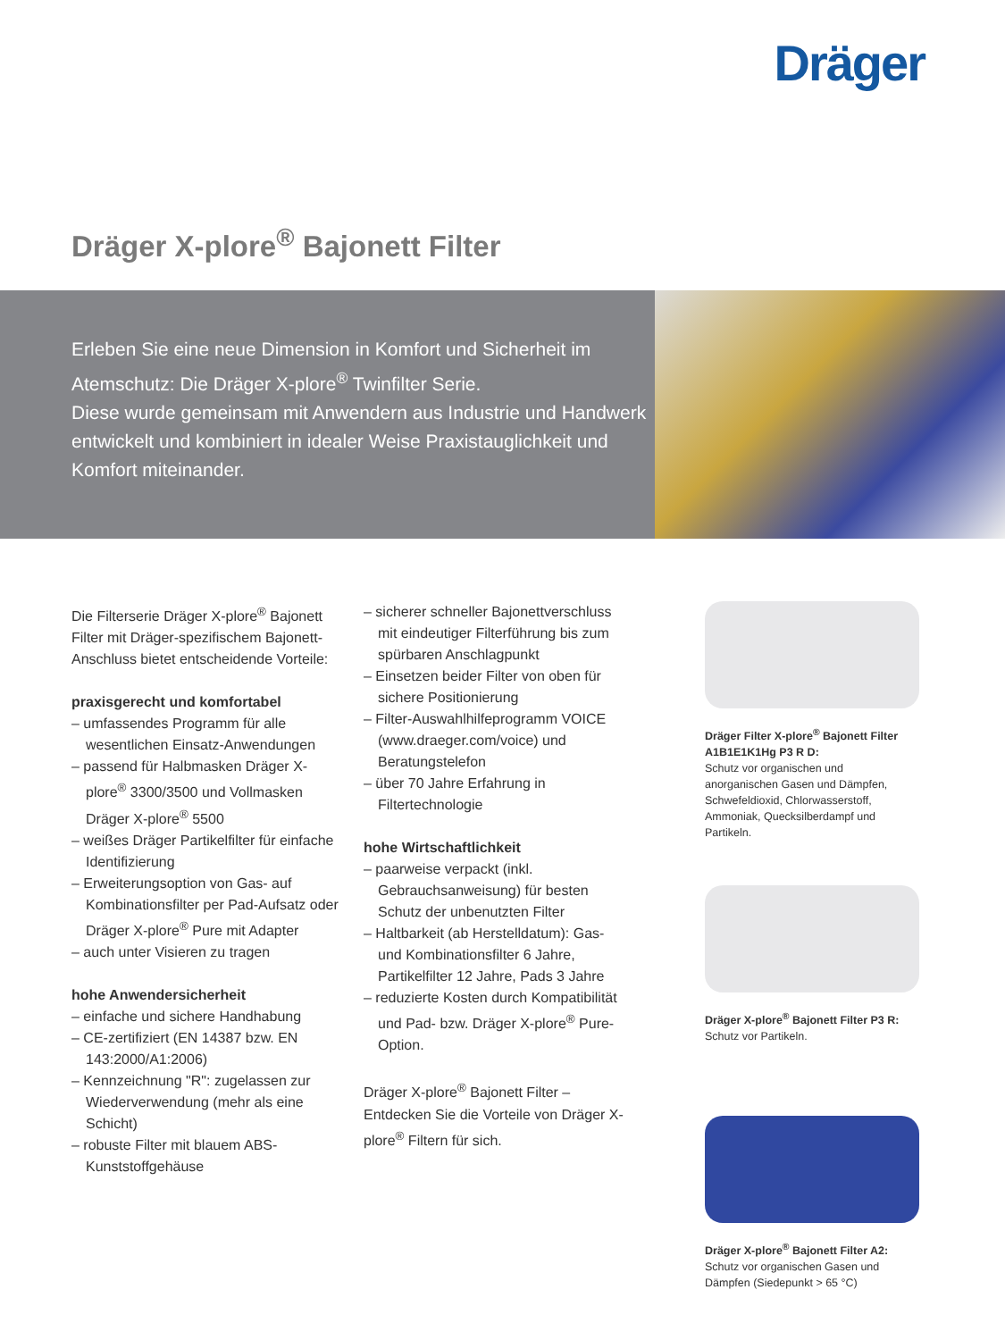Dräger
Dräger X-plore<sup>®</sup> Bajonett Filter
Erleben Sie eine neue Dimension in Komfort und Sicherheit im Atemschutz: Die Dräger X-plore<sup>®</sup> Twinfilter Serie.
Diese wurde gemeinsam mit Anwendern aus Industrie und Handwerk entwickelt und kombiniert in idealer Weise Praxistauglichkeit und Komfort miteinander.
Die Filterserie Dräger X-plore<sup>®</sup> Bajonett Filter mit Dräger-spezifischem Bajonett-Anschluss bietet entscheidende Vorteile:
praxisgerecht und komfortabel
– umfassendes Programm für alle wesentlichen Einsatz-Anwendungen
– passend für Halbmasken Dräger X-plore<sup>®</sup> 3300/3500 und Vollmasken Dräger X-plore<sup>®</sup> 5500
– weißes Dräger Partikelfilter für einfache Identifizierung
– Erweiterungsoption von Gas- auf Kombinationsfilter per Pad-Aufsatz oder Dräger X-plore<sup>®</sup> Pure mit Adapter
– auch unter Visieren zu tragen
hohe Anwendersicherheit
– einfache und sichere Handhabung
– CE-zertifiziert (EN 14387 bzw. EN 143:2000/A1:2006)
– Kennzeichnung "R": zugelassen zur Wiederverwendung (mehr als eine Schicht)
– robuste Filter mit blauem ABS-Kunststoffgehäuse
– sicherer schneller Bajonettverschluss mit eindeutiger Filterführung bis zum spürbaren Anschlagpunkt
– Einsetzen beider Filter von oben für sichere Positionierung
– Filter-Auswahlhilfeprogramm VOICE (www.draeger.com/voice) und Beratungstelefon
– über 70 Jahre Erfahrung in Filtertechnologie
hohe Wirtschaftlichkeit
– paarweise verpackt (inkl. Gebrauchsanweisung) für besten Schutz der unbenutzten Filter
– Haltbarkeit (ab Herstelldatum): Gas- und Kombinationsfilter 6 Jahre, Partikelfilter 12 Jahre, Pads 3 Jahre
– reduzierte Kosten durch Kompatibilität und Pad- bzw. Dräger X-plore<sup>®</sup> Pure-Option.
Dräger X-plore<sup>®</sup> Bajonett Filter – Entdecken Sie die Vorteile von Dräger X-plore<sup>®</sup> Filtern für sich.
Dräger Filter X-plore<sup>®</sup> Bajonett Filter A1B1E1K1Hg P3 R D:
Schutz vor organischen und anorganischen Gasen und Dämpfen, Schwefeldioxid, Chlorwasserstoff, Ammoniak, Quecksilberdampf und Partikeln.
Dräger X-plore<sup>®</sup> Bajonett Filter P3 R:
Schutz vor Partikeln.
Dräger X-plore<sup>®</sup> Bajonett Filter A2:
Schutz vor organischen Gasen und Dämpfen (Siedepunkt > 65 °C)